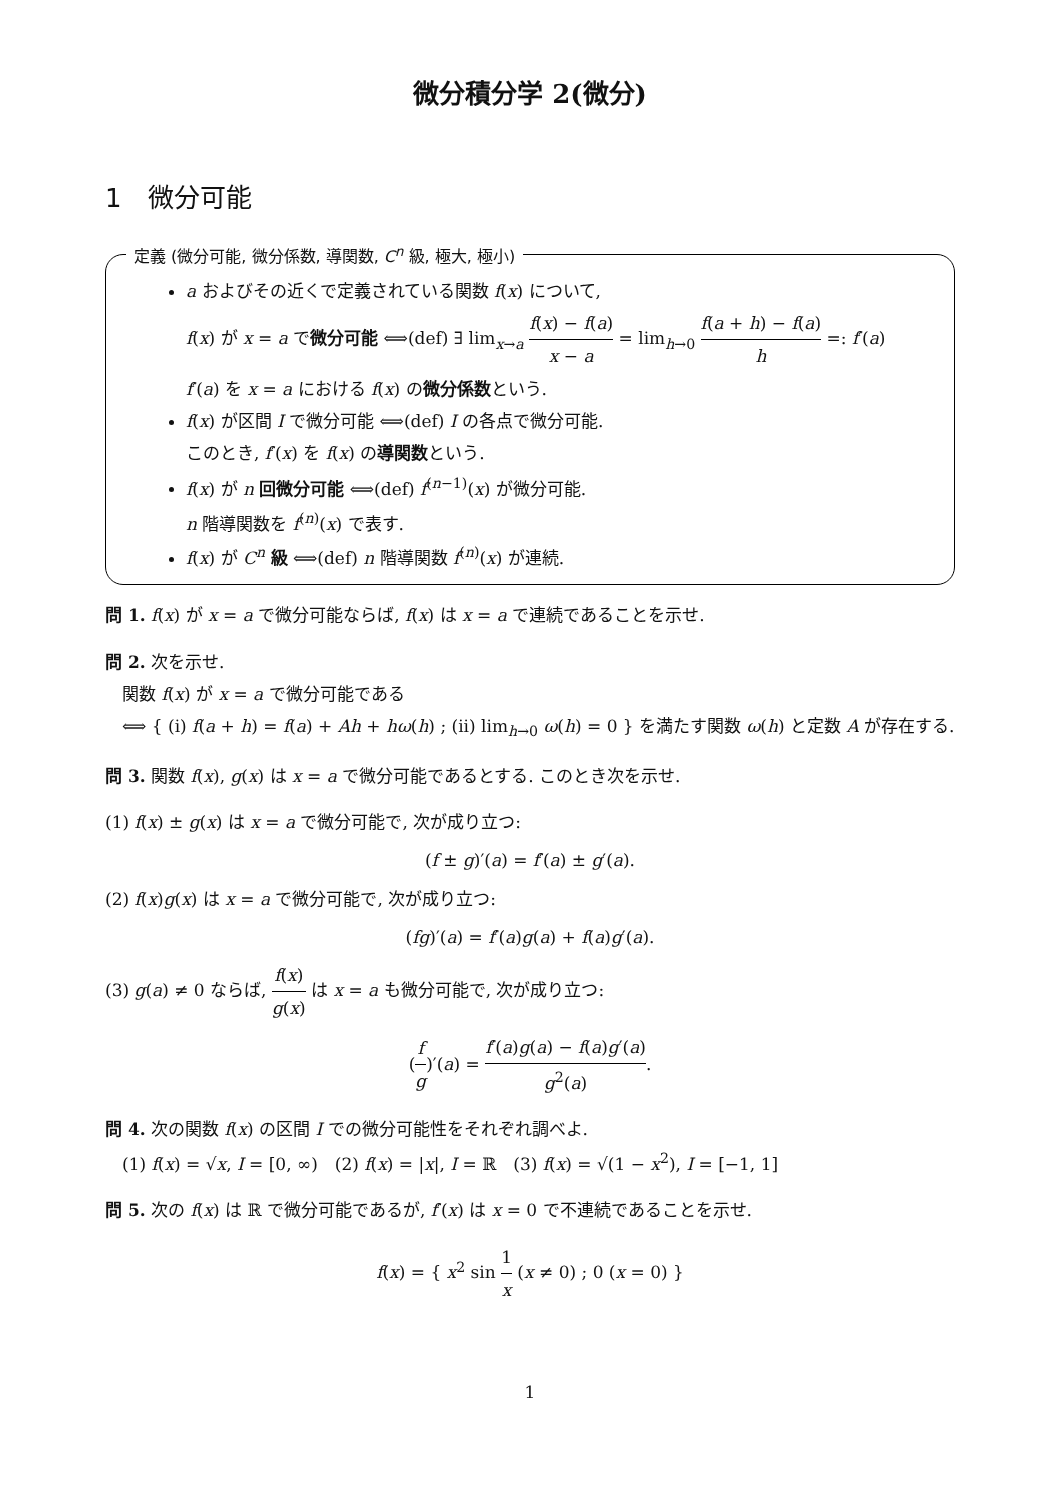微分積分学 2(微分)
1　微分可能
定義 (微分可能, 微分係数, 導関数, C<sup>n</sup> 級, 極大, 極小)
a およびその近くで定義されている関数 f(x) について,
f(x) が x = a で微分可能 ⟺(def) ∃ lim<sub>x→a</sub> f(x) − f(a) x − a = lim<sub>h→0</sub> f(a + h) − f(a) h =: f′(a)
f′(a) を x = a における f(x) の微分係数という.
f(x) が区間 I で微分可能 ⟺(def) I の各点で微分可能.
このとき, f′(x) を f(x) の導関数という.
f(x) が n 回微分可能 ⟺(def) f<sup>(n−1)</sup>(x) が微分可能.
n 階導関数を f<sup>(n)</sup>(x) で表す.
f(x) が C<sup>n</sup> 級 ⟺(def) n 階導関数 f<sup>(n)</sup>(x) が連続.
問 1. f(x) が x = a で微分可能ならば, f(x) は x = a で連続であることを示せ.
問 2. 次を示せ.
　関数 f(x) が x = a で微分可能である
　⟺ { (i) f(a + h) = f(a) + Ah + hω(h) ; (ii) lim<sub>h→0</sub> ω(h) = 0 } を満たす関数 ω(h) と定数 A が存在する.
問 3. 関数 f(x), g(x) は x = a で微分可能であるとする. このとき次を示せ.
(1) f(x) ± g(x) は x = a で微分可能で, 次が成り立つ:
(f ± g)′(a) = f′(a) ± g′(a).
(2) f(x)g(x) は x = a で微分可能で, 次が成り立つ:
(fg)′(a) = f′(a)g(a) + f(a)g′(a).
(3) g(a) ≠ 0 ならば, f(x) g(x) は x = a も微分可能で, 次が成り立つ:
(f g)′(a) = f′(a)g(a) − f(a)g′(a) g<sup>2</sup>(a).
問 4. 次の関数 f(x) の区間 I での微分可能性をそれぞれ調べよ.
　(1) f(x) = √x, I = [0, ∞)　(2) f(x) = |x|, I = ℝ　(3) f(x) = √(1 − x<sup>2</sup>), I = [−1, 1]
問 5. 次の f(x) は ℝ で微分可能であるが, f′(x) は x = 0 で不連続であることを示せ.
f(x) = { x<sup>2</sup> sin 1 x (x ≠ 0) ; 0 (x = 0) }
1